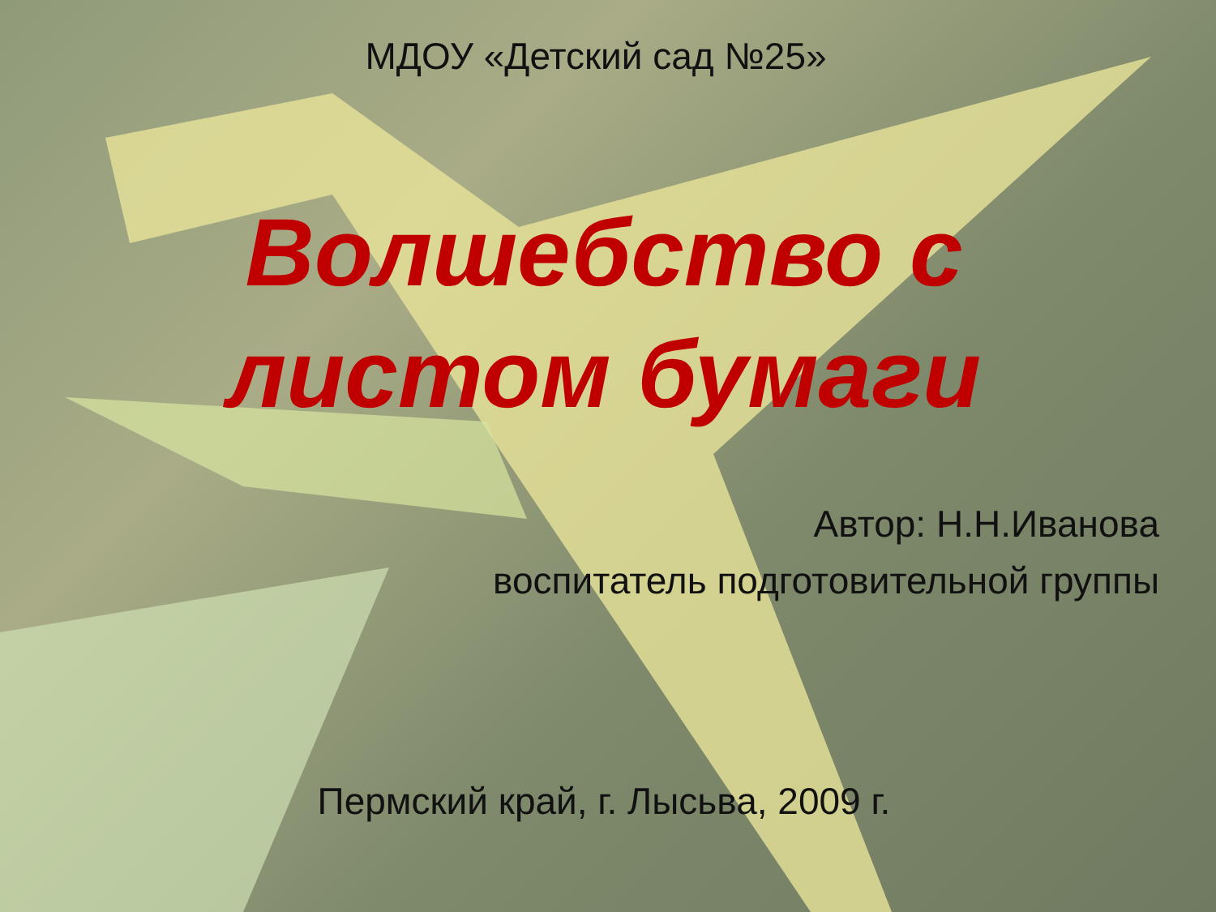МДОУ «Детский сад №25»
Волшебство с
листом бумаги
Автор: Н.Н.Иванова
воспитатель подготовительной группы
Пермский край, г. Лысьва, 2009 г.